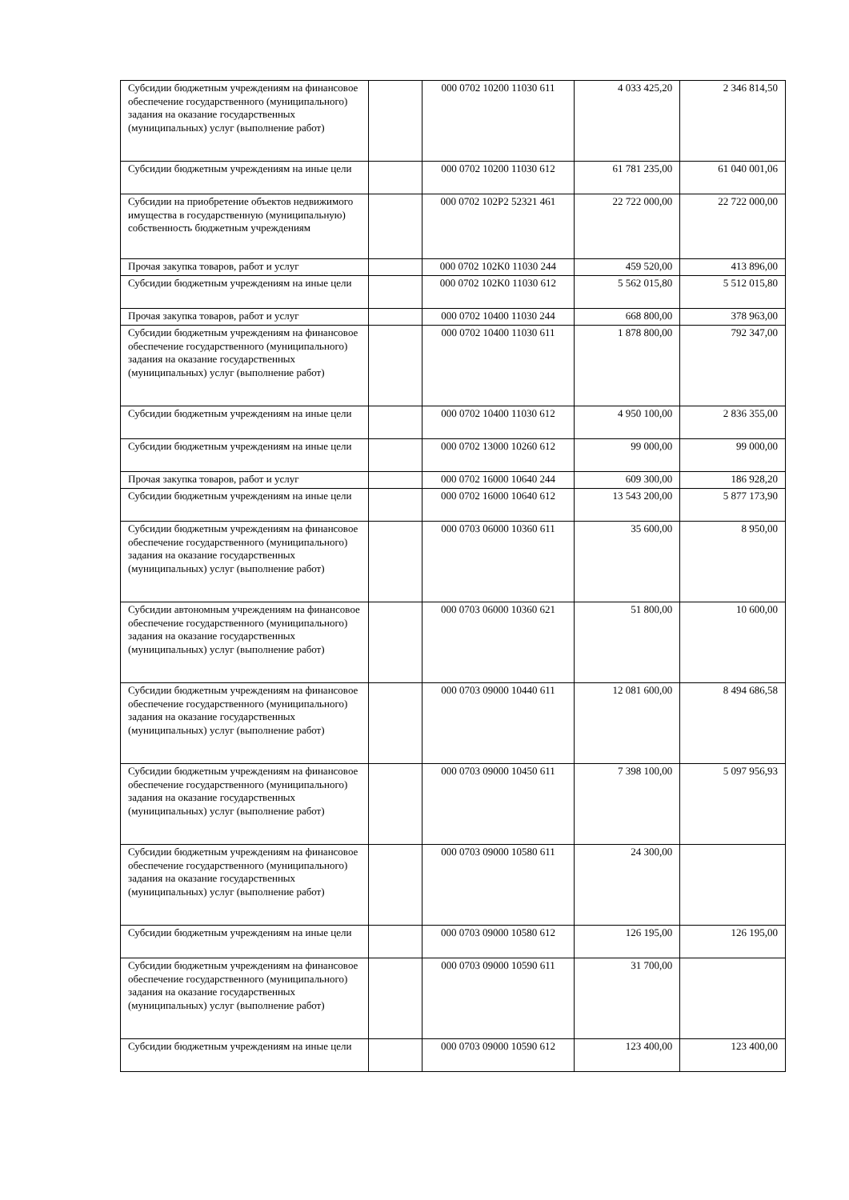| Субсидии бюджетным учреждениям на финансовое обеспечение государственного (муниципального) задания на оказание государственных (муниципальных) услуг (выполнение работ) | | 000 0702 10200 11030 611 | 4 033 425,20 | 2 346 814,50 |
| Субсидии бюджетным учреждениям на иные цели | | 000 0702 10200 11030 612 | 61 781 235,00 | 61 040 001,06 |
| Субсидии на приобретение объектов недвижимого имущества в государственную (муниципальную) собственность бюджетным учреждениям | | 000 0702 102P2 52321 461 | 22 722 000,00 | 22 722 000,00 |
| Прочая закупка товаров, работ и услуг | | 000 0702 102K0 11030 244 | 459 520,00 | 413 896,00 |
| Субсидии бюджетным учреждениям на иные цели | | 000 0702 102K0 11030 612 | 5 562 015,80 | 5 512 015,80 |
| Прочая закупка товаров, работ и услуг | | 000 0702 10400 11030 244 | 668 800,00 | 378 963,00 |
| Субсидии бюджетным учреждениям на финансовое обеспечение государственного (муниципального) задания на оказание государственных (муниципальных) услуг (выполнение работ) | | 000 0702 10400 11030 611 | 1 878 800,00 | 792 347,00 |
| Субсидии бюджетным учреждениям на иные цели | | 000 0702 10400 11030 612 | 4 950 100,00 | 2 836 355,00 |
| Субсидии бюджетным учреждениям на иные цели | | 000 0702 13000 10260 612 | 99 000,00 | 99 000,00 |
| Прочая закупка товаров, работ и услуг | | 000 0702 16000 10640 244 | 609 300,00 | 186 928,20 |
| Субсидии бюджетным учреждениям на иные цели | | 000 0702 16000 10640 612 | 13 543 200,00 | 5 877 173,90 |
| Субсидии бюджетным учреждениям на финансовое обеспечение государственного (муниципального) задания на оказание государственных (муниципальных) услуг (выполнение работ) | | 000 0703 06000 10360 611 | 35 600,00 | 8 950,00 |
| Субсидии автономным учреждениям на финансовое обеспечение государственного (муниципального) задания на оказание государственных (муниципальных) услуг (выполнение работ) | | 000 0703 06000 10360 621 | 51 800,00 | 10 600,00 |
| Субсидии бюджетным учреждениям на финансовое обеспечение государственного (муниципального) задания на оказание государственных (муниципальных) услуг (выполнение работ) | | 000 0703 09000 10440 611 | 12 081 600,00 | 8 494 686,58 |
| Субсидии бюджетным учреждениям на финансовое обеспечение государственного (муниципального) задания на оказание государственных (муниципальных) услуг (выполнение работ) | | 000 0703 09000 10450 611 | 7 398 100,00 | 5 097 956,93 |
| Субсидии бюджетным учреждениям на финансовое обеспечение государственного (муниципального) задания на оказание государственных (муниципальных) услуг (выполнение работ) | | 000 0703 09000 10580 611 | 24 300,00 | |
| Субсидии бюджетным учреждениям на иные цели | | 000 0703 09000 10580 612 | 126 195,00 | 126 195,00 |
| Субсидии бюджетным учреждениям на финансовое обеспечение государственного (муниципального) задания на оказание государственных (муниципальных) услуг (выполнение работ) | | 000 0703 09000 10590 611 | 31 700,00 | |
| Субсидии бюджетным учреждениям на иные цели | | 000 0703 09000 10590 612 | 123 400,00 | 123 400,00 |